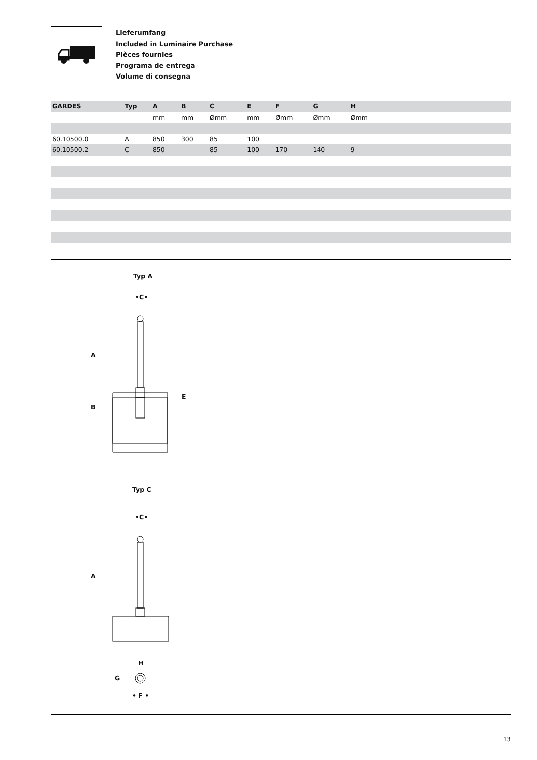Lieferumfang
Included in Luminaire Purchase
Pièces fournies
Programa de entrega
Volume di consegna
| GARDES | Typ | A | B | C | E | F | G | H | |
| --- | --- | --- | --- | --- | --- | --- | --- | --- | --- |
| | | mm | mm | Ømm | mm | Ømm | Ømm | Ømm | |
| 60.10500.0 | A | 850 | 300 | 85 | 100 | | | | |
| 60.10500.2 | C | 850 | | 85 | 100 | 170 | 140 | 9 | |
Typ A
•C•
A
B
E
Typ C
•C•
A
H
G
• F •
13